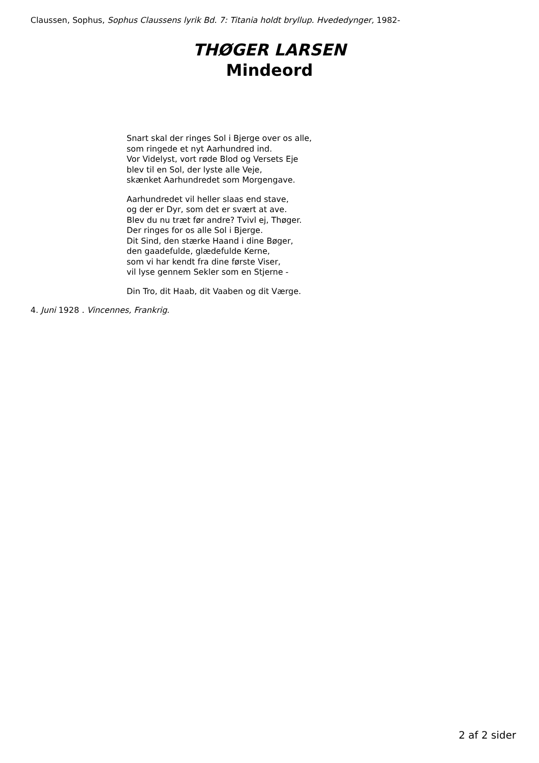Claussen, Sophus, Sophus Claussens lyrik Bd. 7: Titania holdt bryllup. Hvededynger, 1982-
THØGER LARSEN
Mindeord
Snart skal der ringes Sol i Bjerge over os alle,
som ringede et nyt Aarhundred ind.
Vor Videlyst, vort røde Blod og Versets Eje
blev til en Sol, der lyste alle Veje,
skænket Aarhundredet som Morgengave.
Aarhundredet vil heller slaas end stave,
og der er Dyr, som det er svært at ave.
Blev du nu træt før andre? Tvivl ej, Thøger.
Der ringes for os alle Sol i Bjerge.
Dit Sind, den stærke Haand i dine Bøger,
den gaadefulde, glædefulde Kerne,
som vi har kendt fra dine første Viser,
vil lyse gennem Sekler som en Stjerne -
Din Tro, dit Haab, dit Vaaben og dit Værge.
4. Juni 1928 . Vincennes, Frankrig.
2 af 2 sider